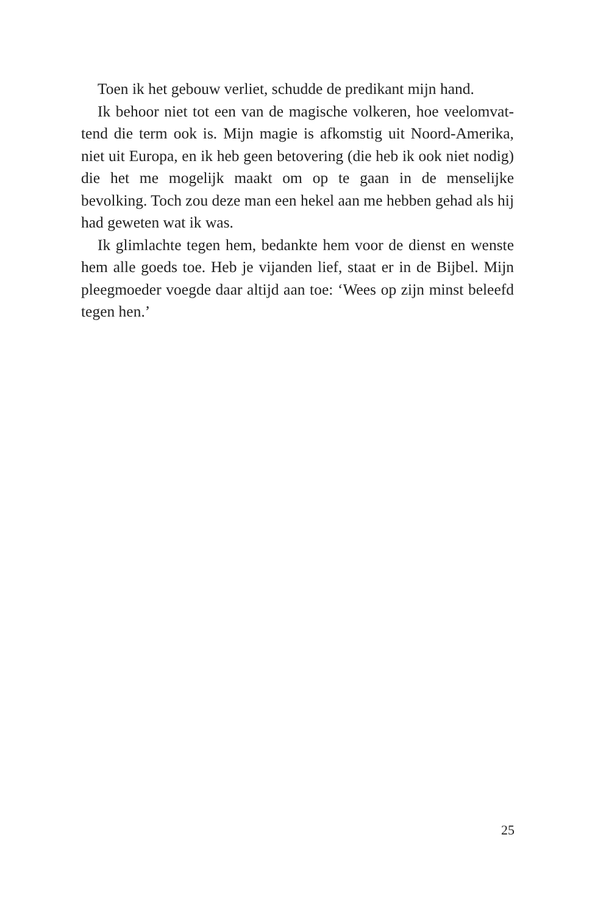Toen ik het gebouw verliet, schudde de predikant mijn hand.
Ik behoor niet tot een van de magische volkeren, hoe veelomvat­tend die term ook is. Mijn magie is afkomstig uit Noord-Amerika, niet uit Europa, en ik heb geen betovering (die heb ik ook niet nodig) die het me mogelijk maakt om op te gaan in de menselijke bevolking. Toch zou deze man een hekel aan me hebben gehad als hij had geweten wat ik was.
Ik glimlachte tegen hem, bedankte hem voor de dienst en wenste hem alle goeds toe. Heb je vijanden lief, staat er in de Bijbel. Mijn pleegmoeder voegde daar altijd aan toe: ‘Wees op zijn minst beleefd tegen hen.’
25